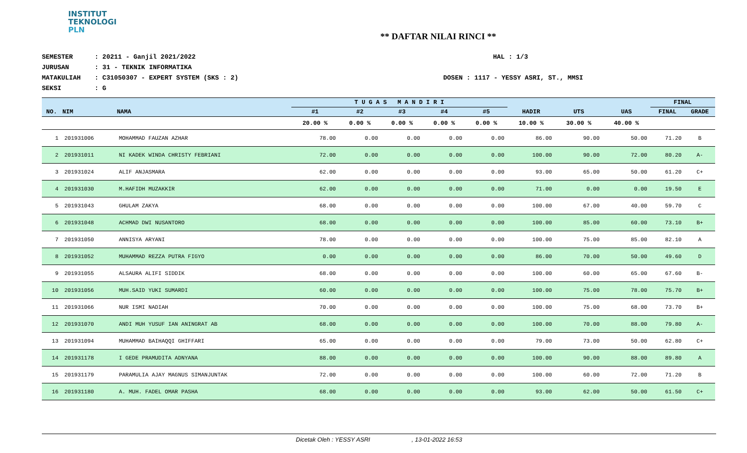INSTITUT
TEKNOLOGI
PLN
** DAFTAR NILAI RINCI **
SEMESTER: 20211 - Ganjil 2021/2022 HAL : 1/3
JURUSAN: 31 - TEKNIK INFORMATIKA
MATAKULIAH: C31050307 - EXPERT SYSTEM (SKS : 2) DOSEN : 1117 - YESSY ASRI, ST., MMSI
SEKSI: G
| | | | T U G A S M A N D I R I | | | | | | | | FINAL | |
| --- | --- | --- | --- | --- | --- | --- | --- | --- | --- | --- | --- | --- |
| NO. | NIM | NAMA | #1 | #2 | #3 | #4 | #5 | HADIR | UTS | UAS | FINAL | GRADE |
| | | | 20.00 % | 0.00 % | 0.00 % | 0.00 % | 0.00 % | 10.00 % | 30.00 % | 40.00 % | | |
| 1 | 201931006 | MOHAMMAD FAUZAN AZHAR | 78.00 | 0.00 | 0.00 | 0.00 | 0.00 | 86.00 | 90.00 | 50.00 | 71.20 | B |
| 2 | 201931011 | NI KADEK WINDA CHRISTY FEBRIANI | 72.00 | 0.00 | 0.00 | 0.00 | 0.00 | 100.00 | 90.00 | 72.00 | 80.20 | A- |
| 3 | 201931024 | ALIF ANJASMARA | 62.00 | 0.00 | 0.00 | 0.00 | 0.00 | 93.00 | 65.00 | 50.00 | 61.20 | C+ |
| 4 | 201931030 | M.HAFIDH MUZAKKIR | 62.00 | 0.00 | 0.00 | 0.00 | 0.00 | 71.00 | 0.00 | 0.00 | 19.50 | E |
| 5 | 201931043 | GHULAM ZAKYA | 68.00 | 0.00 | 0.00 | 0.00 | 0.00 | 100.00 | 67.00 | 40.00 | 59.70 | C |
| 6 | 201931048 | ACHMAD DWI NUSANTORO | 68.00 | 0.00 | 0.00 | 0.00 | 0.00 | 100.00 | 85.00 | 60.00 | 73.10 | B+ |
| 7 | 201931050 | ANNISYA ARYANI | 78.00 | 0.00 | 0.00 | 0.00 | 0.00 | 100.00 | 75.00 | 85.00 | 82.10 | A |
| 8 | 201931052 | MUHAMMAD REZZA PUTRA FIGYO | 0.00 | 0.00 | 0.00 | 0.00 | 0.00 | 86.00 | 70.00 | 50.00 | 49.60 | D |
| 9 | 201931055 | ALSAURA ALIFI SIDDIK | 68.00 | 0.00 | 0.00 | 0.00 | 0.00 | 100.00 | 60.00 | 65.00 | 67.60 | B- |
| 10 | 201931056 | MUH.SAID YUKI SUMARDI | 60.00 | 0.00 | 0.00 | 0.00 | 0.00 | 100.00 | 75.00 | 78.00 | 75.70 | B+ |
| 11 | 201931066 | NUR ISMI NADIAH | 70.00 | 0.00 | 0.00 | 0.00 | 0.00 | 100.00 | 75.00 | 68.00 | 73.70 | B+ |
| 12 | 201931070 | ANDI MUH YUSUF IAN ANINGRAT AB | 68.00 | 0.00 | 0.00 | 0.00 | 0.00 | 100.00 | 70.00 | 88.00 | 79.80 | A- |
| 13 | 201931094 | MUHAMMAD BAIHAQQI GHIFFARI | 65.00 | 0.00 | 0.00 | 0.00 | 0.00 | 79.00 | 73.00 | 50.00 | 62.80 | C+ |
| 14 | 201931178 | I GEDE PRAMUDITA ADNYANA | 88.00 | 0.00 | 0.00 | 0.00 | 0.00 | 100.00 | 90.00 | 88.00 | 89.80 | A |
| 15 | 201931179 | PARAMULIA AJAY MAGNUS SIMANJUNTAK | 72.00 | 0.00 | 0.00 | 0.00 | 0.00 | 100.00 | 60.00 | 72.00 | 71.20 | B |
| 16 | 201931180 | A. MUH. FADEL OMAR PASHA | 68.00 | 0.00 | 0.00 | 0.00 | 0.00 | 93.00 | 62.00 | 50.00 | 61.50 | C+ |
Dicetak Oleh : YESSY ASRI , 13-01-2022 16:53